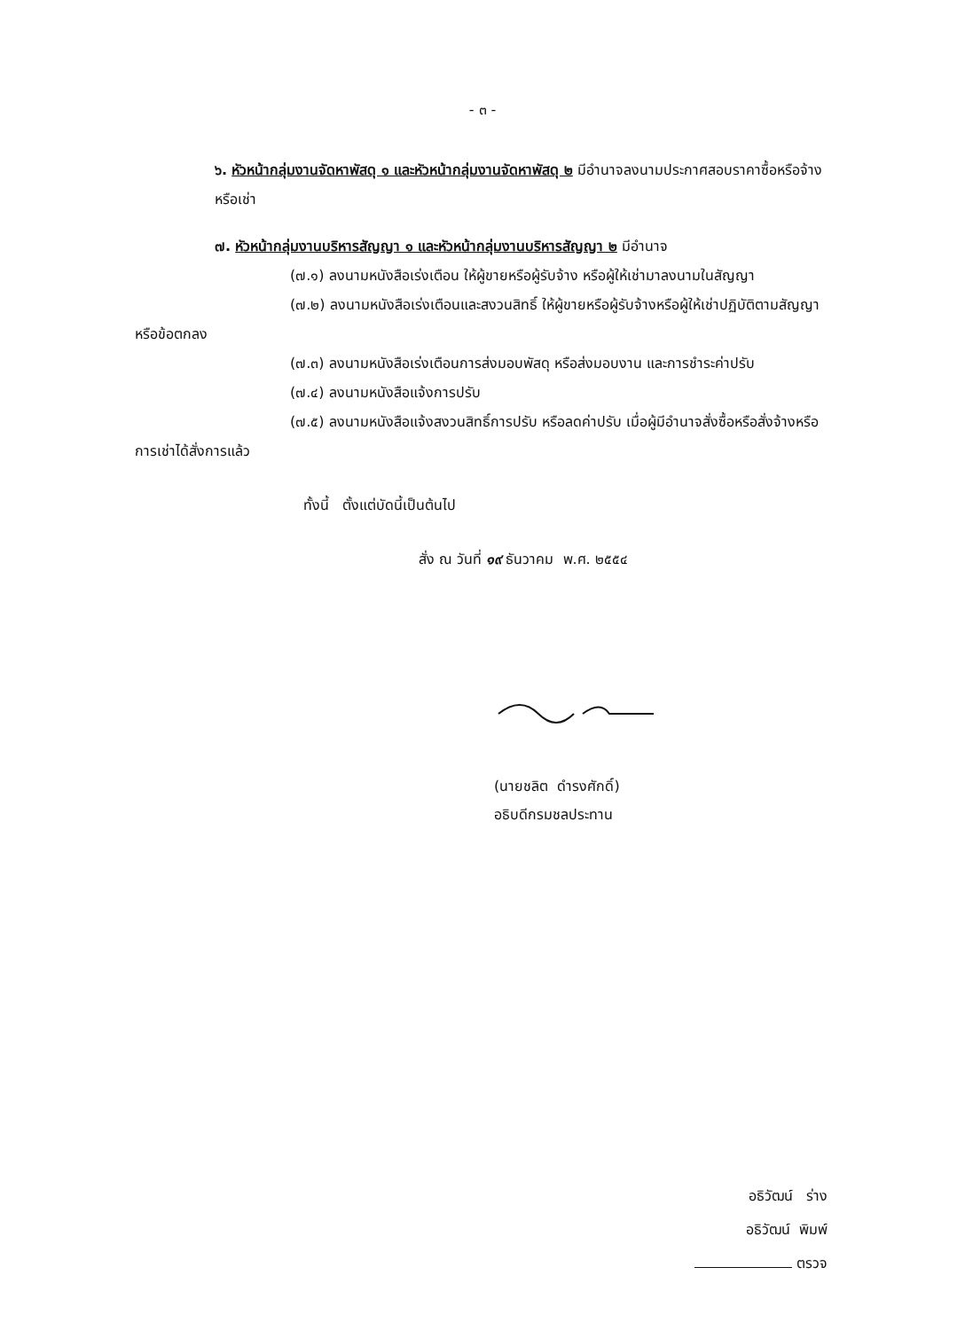- ๓ -
๖. หัวหน้ากลุ่มงานจัดหาพัสดุ ๑ และหัวหน้ากลุ่มงานจัดหาพัสดุ ๒ มีอำนาจลงนามประกาศสอบราคาซื้อหรือจ้างหรือเช่า
๗. หัวหน้ากลุ่มงานบริหารสัญญา ๑ และหัวหน้ากลุ่มงานบริหารสัญญา ๒ มีอำนาจ
(๗.๑) ลงนามหนังสือเร่งเตือน ให้ผู้ขายหรือผู้รับจ้าง หรือผู้ให้เช่ามาลงนามในสัญญา
(๗.๒) ลงนามหนังสือเร่งเตือนและสงวนสิทธิ์ ให้ผู้ขายหรือผู้รับจ้างหรือผู้ให้เช่าปฏิบัติตามสัญญาหรือข้อตกลง
(๗.๓) ลงนามหนังสือเร่งเตือนการส่งมอบพัสดุ หรือส่งมอบงาน และการชำระค่าปรับ
(๗.๔) ลงนามหนังสือแจ้งการปรับ
(๗.๕) ลงนามหนังสือแจ้งสงวนสิทธิ์การปรับ หรือลดค่าปรับ เมื่อผู้มีอำนาจสั่งซื้อหรือสั่งจ้างหรือการเช่าได้สั่งการแล้ว
ทั้งนี้ ตั้งแต่บัดนี้เป็นต้นไป
สั่ง ณ วันที่ ๑๙ ธันวาคม พ.ศ. ๒๕๕๔
(นายชลิต ดำรงศักดิ์)
อธิบดีกรมชลประทาน
อธิวัฒน์ ร่าง
อธิวัฒน์ พิมพ์
ตรวจ